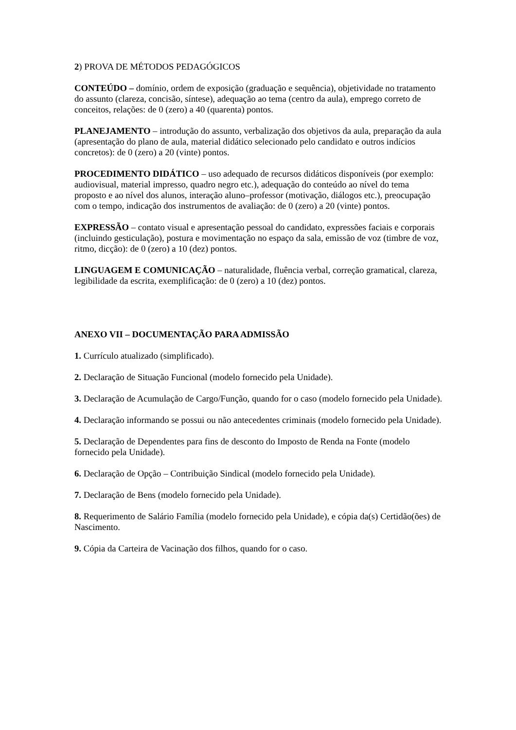2) PROVA DE MÉTODOS PEDAGÓGICOS
CONTEÚDO – domínio, ordem de exposição (graduação e sequência), objetividade no tratamento do assunto (clareza, concisão, síntese), adequação ao tema (centro da aula), emprego correto de conceitos, relações: de 0 (zero) a 40 (quarenta) pontos.
PLANEJAMENTO – introdução do assunto, verbalização dos objetivos da aula, preparação da aula (apresentação do plano de aula, material didático selecionado pelo candidato e outros indícios concretos): de 0 (zero) a 20 (vinte) pontos.
PROCEDIMENTO DIDÁTICO – uso adequado de recursos didáticos disponíveis (por exemplo: audiovisual, material impresso, quadro negro etc.), adequação do conteúdo ao nível do tema proposto e ao nível dos alunos, interação aluno–professor (motivação, diálogos etc.), preocupação com o tempo, indicação dos instrumentos de avaliação: de 0 (zero) a 20 (vinte) pontos.
EXPRESSÃO – contato visual e apresentação pessoal do candidato, expressões faciais e corporais (incluindo gesticulação), postura e movimentação no espaço da sala, emissão de voz (timbre de voz, ritmo, dicção): de 0 (zero) a 10 (dez) pontos.
LINGUAGEM E COMUNICAÇÃO – naturalidade, fluência verbal, correção gramatical, clareza, legibilidade da escrita, exemplificação: de 0 (zero) a 10 (dez) pontos.
ANEXO VII – DOCUMENTAÇÃO PARA ADMISSÃO
1. Currículo atualizado (simplificado).
2. Declaração de Situação Funcional (modelo fornecido pela Unidade).
3. Declaração de Acumulação de Cargo/Função, quando for o caso (modelo fornecido pela Unidade).
4. Declaração informando se possui ou não antecedentes criminais (modelo fornecido pela Unidade).
5. Declaração de Dependentes para fins de desconto do Imposto de Renda na Fonte (modelo fornecido pela Unidade).
6. Declaração de Opção – Contribuição Sindical (modelo fornecido pela Unidade).
7. Declaração de Bens (modelo fornecido pela Unidade).
8. Requerimento de Salário Família (modelo fornecido pela Unidade), e cópia da(s) Certidão(ões) de Nascimento.
9. Cópia da Carteira de Vacinação dos filhos, quando for o caso.